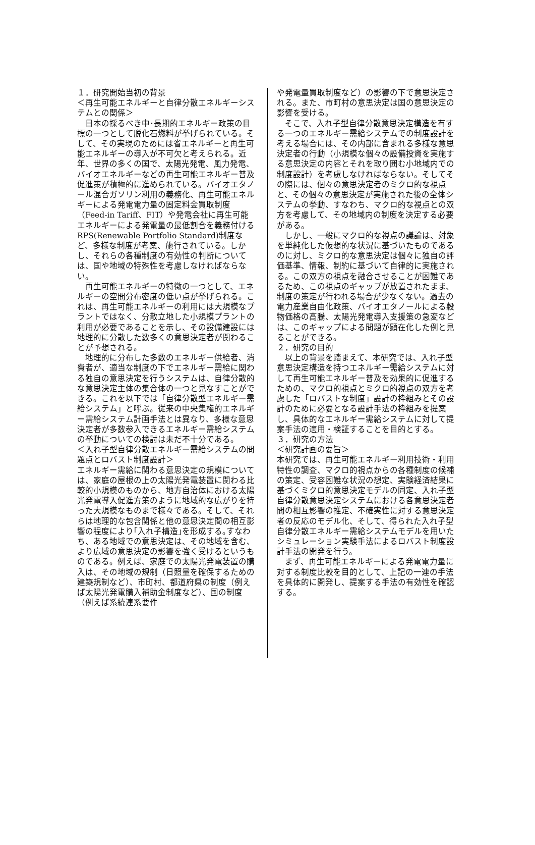１．研究開始当初の背景
＜再生可能エネルギーと自律分散エネルギーシステムとの関係＞
　日本の採るべき中･長期的エネルギー政策の目標の一つとして脱化石燃料が挙げられている。そして、その実現のためには省エネルギーと再生可能エネルギーの導入が不可欠と考えられる。近年、世界の多くの国で、太陽光発電、風力発電、バイオエネルギーなどの再生可能エネルギー普及促進策が積極的に進められている。バイオエタノール混合ガソリン利用の義務化、再生可能エネルギーによる発電電力量の固定料金買取制度（Feed-in Tariff、FIT）や発電会社に再生可能エネルギーによる発電量の最低割合を義務付ける RPS(Renewable Portfolio Standard)制度など、多様な制度が考案、施行されている。しかし、それらの各種制度の有効性の判断については、国や地域の特殊性を考慮しなければならない。
　再生可能エネルギーの特徴の一つとして、エネルギーの空間分布密度の低い点が挙げられる。これは、再生可能エネルギーの利用には大規模なプラントではなく、分散立地した小規模プラントの利用が必要であることを示し、その設備建設には地理的に分散した数多くの意思決定者が関わることが予想される。
　地理的に分布した多数のエネルギー供給者、消費者が、適当な制度の下でエネルギー需給に関わる独自の意思決定を行うシステムは、自律分散的な意思決定主体の集合体の一つと見なすことができる。これを以下では「自律分散型エネルギー需給システム」と呼ぶ。従来の中央集権的エネルギー需給システム計画手法とは異なり、多様な意思決定者が多数参入できるエネルギー需給システムの挙動についての検討は未だ不十分である。
＜入れ子型自律分散エネルギー需給システムの問題点とロバスト制度設計＞
エネルギー需給に関わる意思決定の規模については、家庭の屋根の上の太陽光発電装置に関わる比較的小規模のものから、地方自治体における太陽光発電導入促進方策のように地域的な広がりを持った大規模なものまで様々である。そして、それらは地理的な包含関係と他の意思決定間の相互影響の程度により｢入れ子構造｣を形成する｡すなわち、ある地域での意思決定は、その地域を含む、より広域の意思決定の影響を強く受けるというものである。例えば、家庭での太陽光発電装置の購入は、その地域の規制（日照量を確保するための建築規制など）、市町村、都道府県の制度（例えば太陽光発電購入補助金制度など）、国の制度（例えば系統連系要件
や発電量買取制度など）の影響の下で意思決定される。また、市町村の意思決定は国の意思決定の影響を受ける。
　そこで、入れ子型自律分散意思決定構造を有する一つのエネルギー需給システムでの制度設計を考える場合には、その内部に含まれる多様な意思決定者の行動（小規模な個々の設備投資を実施する意思決定の内容とそれを取り囲む小地域内での制度設計）を考慮しなければならない。そしてその際には、個々の意思決定者のミクロ的な視点と、その個々の意思決定が実施された後の全体システムの挙動、すなわち、マクロ的な視点との双方を考慮して、その地域内の制度を決定する必要がある。
　しかし、一般にマクロ的な視点の議論は、対象を単純化した仮想的な状況に基づいたものであるのに対し、ミクロ的な意思決定は個々に独自の評価基準、情報、制約に基づいて自律的に実施される。この双方の視点を融合させることが困難であるため、この視点のギャップが放置されたまま、制度の策定が行われる場合が少なくない。過去の電力産業自由化政策、バイオエタノールによる穀物価格の高騰、太陽光発電導入支援策の急変などは、このギャップによる問題が顕在化した例と見ることができる。
２．研究の目的
　以上の背景を踏まえて、本研究では、入れ子型意思決定構造を持つエネルギー需給システムに対して再生可能エネルギー普及を効果的に促進するための、マクロ的視点とミクロ的視点の双方を考慮した「ロバストな制度」設計の枠組みとその設計のために必要となる設計手法の枠組みを提案し、具体的なエネルギー需給システムに対して提案手法の適用・検証することを目的とする。
３．研究の方法
＜研究計画の要旨＞
本研究では、再生可能エネルギー利用技術・利用特性の調査、マクロ的視点からの各種制度の候補の策定、受容困難な状況の想定、実験経済結果に基づくミクロ的意思決定モデルの同定、入れ子型自律分散意思決定システムにおける各意思決定者間の相互影響の推定、不確実性に対する意思決定者の反応のモデル化、そして、得られた入れ子型自律分散エネルギー需給システムモデルを用いたシミュレーション実験手法によるロバスト制度設計手法の開発を行う。
　まず、再生可能エネルギーによる発電電力量に対する制度比較を目的として、上記の一連の手法を具体的に開発し、提案する手法の有効性を確認する。